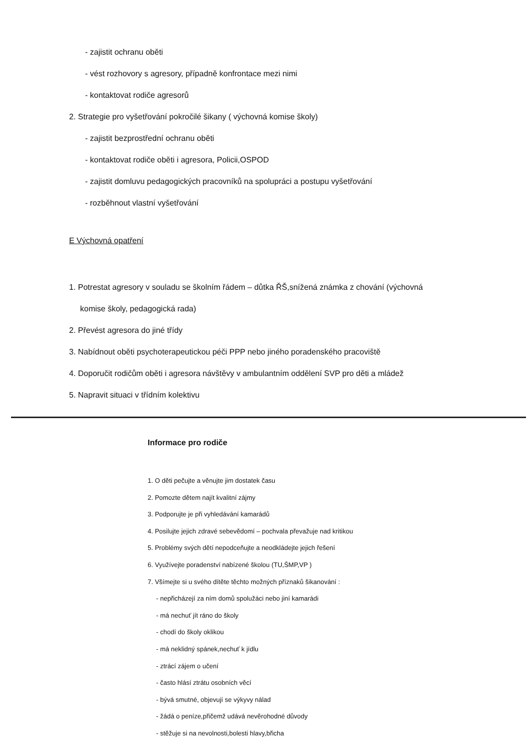- zajistit ochranu oběti
- vést rozhovory s agresory, případně konfrontace mezi nimi
- kontaktovat rodiče agresorů
2. Strategie pro vyšetřování pokročilé šikany ( výchovná komise školy)
- zajistit bezprostřední ochranu oběti
- kontaktovat rodiče oběti i agresora, Policii,OSPOD
- zajistit domluvu pedagogických pracovníků na spolupráci a postupu vyšetřování
- rozběhnout vlastní vyšetřování
E Výchovná opatření
1. Potrestat agresory v souladu se školním řádem – důtka ŘŠ,snížená známka z chování (výchovná
komise školy, pedagogická rada)
2. Převést agresora do jiné třídy
3. Nabídnout oběti psychoterapeutickou péči PPP nebo jiného poradenského pracoviště
4. Doporučit rodičům oběti i agresora návštěvy v ambulantním oddělení SVP pro děti a mládež
5. Napravit situaci v třídním kolektivu
Informace pro rodiče
1. O děti pečujte a věnujte jim dostatek času
2. Pomozte dětem najít kvalitní zájmy
3. Podporujte je při vyhledávání kamarádů
4. Posilujte jejich zdravé sebevědomí – pochvala převažuje nad kritikou
5. Problémy svých dětí nepodceňujte a neodkládejte jejich řešení
6. Využívejte poradenství nabízené školou (TU,ŠMP,VP )
7. Všímejte si u svého dítěte těchto možných příznaků šikanování :
- nepřicházejí za ním domů spolužáci nebo jiní kamarádi
- má nechuť jít ráno do školy
- chodí do školy oklikou
- má neklidný spánek,nechuť k jídlu
- ztrácí zájem o učení
- často hlásí ztrátu osobních věcí
- bývá smutné, objevují se výkyvy nálad
- žádá o peníze,přičemž udává nevěrohodné důvody
- stěžuje si na nevolnosti,bolesti hlavy,břicha